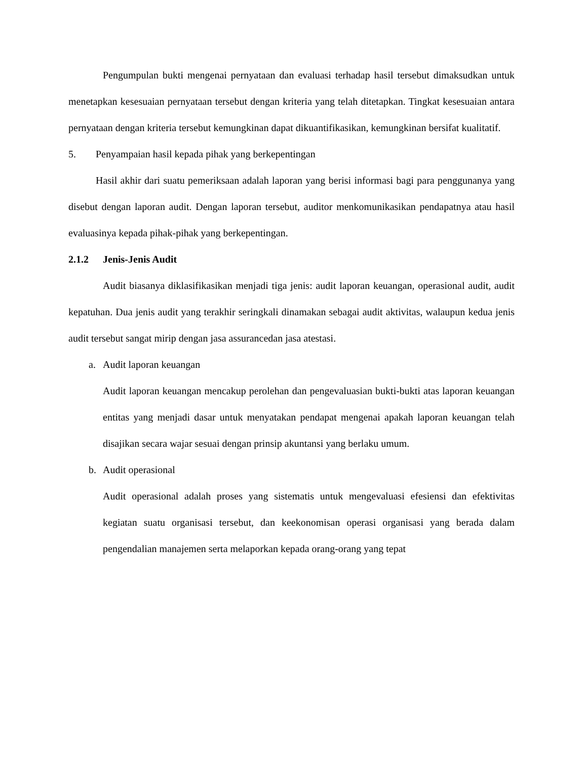Pengumpulan bukti mengenai pernyataan dan evaluasi terhadap hasil tersebut dimaksudkan untuk menetapkan kesesuaian pernyataan tersebut dengan kriteria yang telah ditetapkan. Tingkat kesesuaian antara pernyataan dengan kriteria tersebut kemungkinan dapat dikuantifikasikan, kemungkinan bersifat kualitatif.
5. Penyampaian hasil kepada pihak yang berkepentingan
Hasil akhir dari suatu pemeriksaan adalah laporan yang berisi informasi bagi para penggunanya yang disebut dengan laporan audit. Dengan laporan tersebut, auditor menkomunikasikan pendapatnya atau hasil evaluasinya kepada pihak-pihak yang berkepentingan.
2.1.2 Jenis-Jenis Audit
Audit biasanya diklasifikasikan menjadi tiga jenis: audit laporan keuangan, operasional audit, audit kepatuhan. Dua jenis audit yang terakhir seringkali dinamakan sebagai audit aktivitas, walaupun kedua jenis audit tersebut sangat mirip dengan jasa assurancedan jasa atestasi.
a. Audit laporan keuangan
Audit laporan keuangan mencakup perolehan dan pengevaluasian bukti-bukti atas laporan keuangan entitas yang menjadi dasar untuk menyatakan pendapat mengenai apakah laporan keuangan telah disajikan secara wajar sesuai dengan prinsip akuntansi yang berlaku umum.
b. Audit operasional
Audit operasional adalah proses yang sistematis untuk mengevaluasi efesiensi dan efektivitas kegiatan suatu organisasi tersebut, dan keekonomisan operasi organisasi yang berada dalam pengendalian manajemen serta melaporkan kepada orang-orang yang tepat